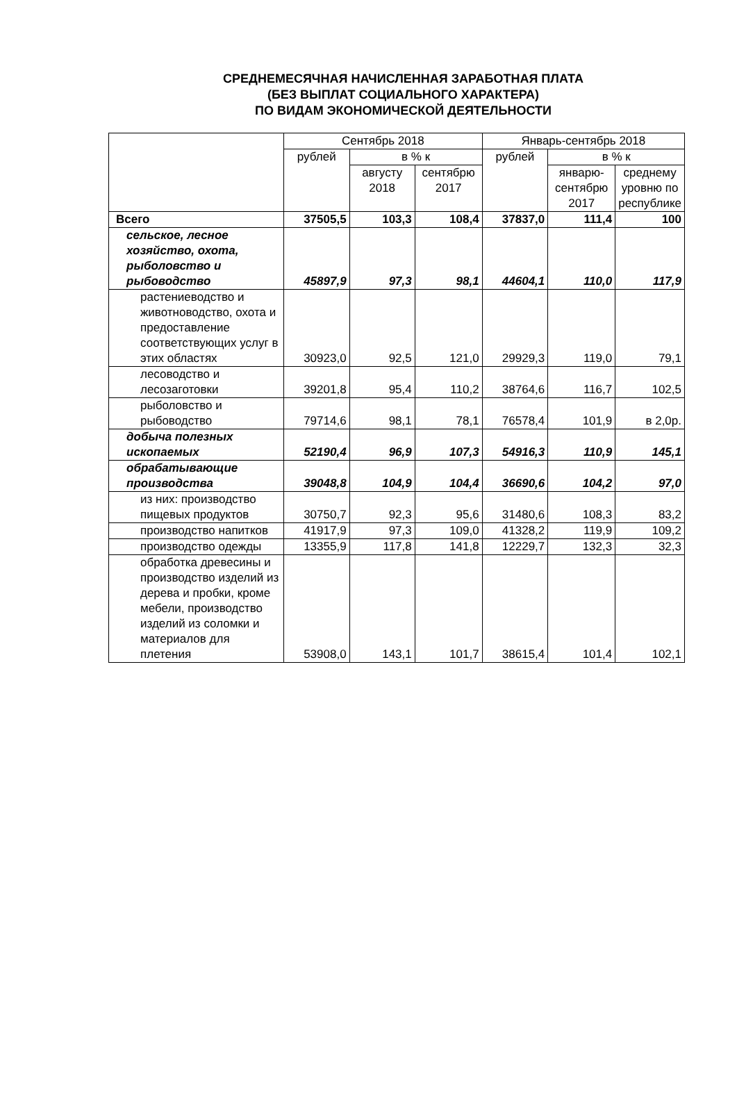СРЕДНЕМЕСЯЧНАЯ НАЧИСЛЕННАЯ ЗАРАБОТНАЯ ПЛАТА
(БЕЗ ВЫПЛАТ СОЦИАЛЬНОГО ХАРАКТЕРА)
ПО ВИДАМ ЭКОНОМИЧЕСКОЙ ДЕЯТЕЛЬНОСТИ
| | Сентябрь 2018 | | | Январь-сентябрь 2018 | | |
| --- | --- | --- | --- | --- | --- | --- |
| | рублей | в % к | | рублей | в % к | |
| | | августу 2018 | сентябрю 2017 | | январю-сентябрю 2017 | среднему уровню по республике |
| Всего | 37505,5 | 103,3 | 108,4 | 37837,0 | 111,4 | 100 |
| сельское, лесное хозяйство, охота, рыболовство и рыбоводство | 45897,9 | 97,3 | 98,1 | 44604,1 | 110,0 | 117,9 |
| растениеводство и животноводство, охота и предоставление соответствующих услуг в этих областях | 30923,0 | 92,5 | 121,0 | 29929,3 | 119,0 | 79,1 |
| лесоводство и лесозаготовки | 39201,8 | 95,4 | 110,2 | 38764,6 | 116,7 | 102,5 |
| рыболовство и рыбоводство | 79714,6 | 98,1 | 78,1 | 76578,4 | 101,9 | в 2,0р. |
| добыча полезных ископаемых | 52190,4 | 96,9 | 107,3 | 54916,3 | 110,9 | 145,1 |
| обрабатывающие производства | 39048,8 | 104,9 | 104,4 | 36690,6 | 104,2 | 97,0 |
| из них: производство пищевых продуктов | 30750,7 | 92,3 | 95,6 | 31480,6 | 108,3 | 83,2 |
| производство напитков | 41917,9 | 97,3 | 109,0 | 41328,2 | 119,9 | 109,2 |
| производство одежды | 13355,9 | 117,8 | 141,8 | 12229,7 | 132,3 | 32,3 |
| обработка древесины и производство изделий из дерева и пробки, кроме мебели, производство изделий из соломки и материалов для плетения | 53908,0 | 143,1 | 101,7 | 38615,4 | 101,4 | 102,1 |